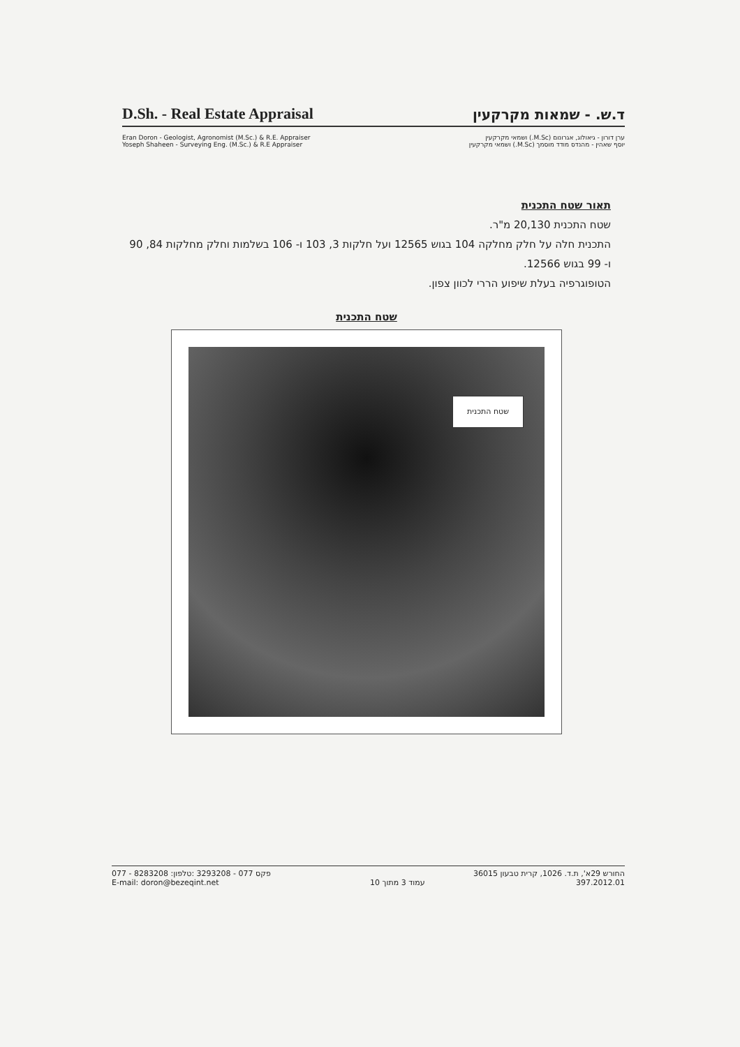D.Sh. - Real Estate Appraisal ד.ש. - שמאות מקרקעין
Eran Doron - Geologist, Agronomist (M.Sc.) & R.E. Appraiser ערן דורון - גיאולוג, אגרונום (M.Sc.) ושמאי מקרקעין
Yoseph Shaheen - Surveying Eng. (M.Sc.) & R.E Appraiser יוסף שאהין - מהנדס מודד מוסמך (M.Sc.) ושמאי מקרקעין
תאור שטח התכנית
שטח התכנית 20,130 מ"ר.
התכנית חלה על חלק מחלקה 104 בגוש 12565 ועל חלקות 3, 103 ו- 106 בשלמות וחלק מחלקות 84, 90 ו- 99 בגוש 12566.
הטופוגרפיה בעלת שיפוע הררי לכוון צפון.
שטח התכנית
שטח התכנית
077 - 8283208 :פקס 077 - 3293208 :טלפון החורש 29א', ת.ד. 1026, קרית טבעון 36015
E-mail: doron@bezeqint.net עמוד 3 מתוך 10 397.2012.01